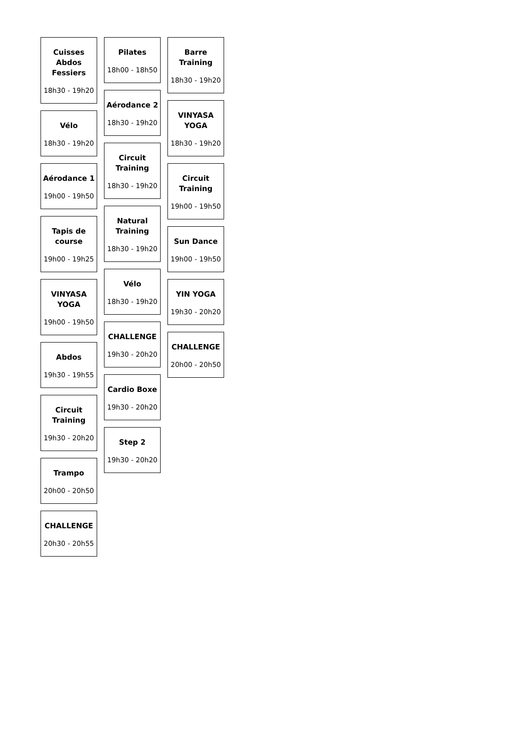Cuisses Abdos Fessiers
18h30 - 19h20
Vélo
18h30 - 19h20
Aérodance 1
19h00 - 19h50
Tapis de course
19h00 - 19h25
VINYASA YOGA
19h00 - 19h50
Abdos
19h30 - 19h55
Circuit Training
19h30 - 20h20
Trampo
20h00 - 20h50
CHALLENGE
20h30 - 20h55
Pilates
18h00 - 18h50
Aérodance 2
18h30 - 19h20
Circuit Training
18h30 - 19h20
Natural Training
18h30 - 19h20
Vélo
18h30 - 19h20
CHALLENGE
19h30 - 20h20
Cardio Boxe
19h30 - 20h20
Step 2
19h30 - 20h20
Barre Training
18h30 - 19h20
VINYASA YOGA
18h30 - 19h20
Circuit Training
19h00 - 19h50
Sun Dance
19h00 - 19h50
YIN YOGA
19h30 - 20h20
CHALLENGE
20h00 - 20h50